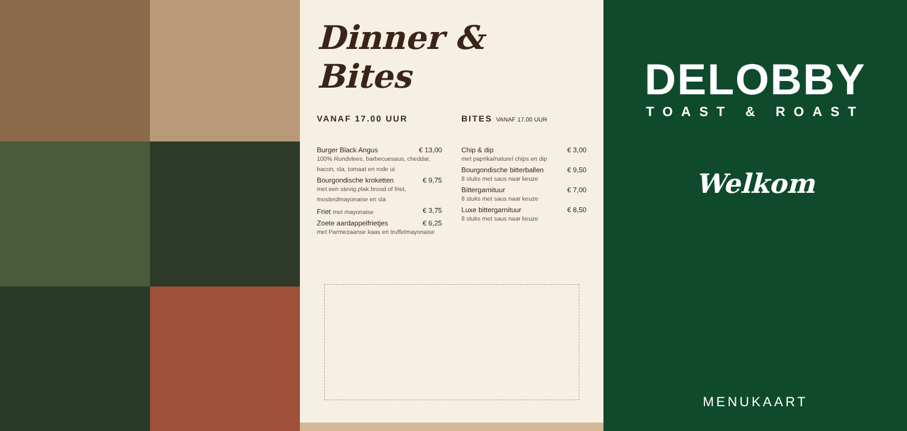Dinner & Bites
VANAF 17.00 UUR
Burger Black Angus € 13,00
100% Rundvlees, barbecuesaus, cheddar, bacon, sla, tomaat en rode ui
Bourgondische kroketten € 9,75
met een stevig plak brood of friet, mosterdmayonaise en sla
Friet met mayonaise € 3,75
Zoete aardappelfrietjes € 6,25
met Parmezaanse kaas en truffelmayonaise
BITES VANAF 17.00 UUR
Chip & dip € 3,00
met paprika/naturel chips en dip
Bourgondische bitterballen € 9,50
8 stuks met saus naar keuze
Bittergarnituur € 7,00
8 stuks met saus naar keuze
Luxe bittergarnituur € 8,50
8 stuks met saus naar keuze
DELOBBY
TOAST & ROAST
Welkom
MENUKAART